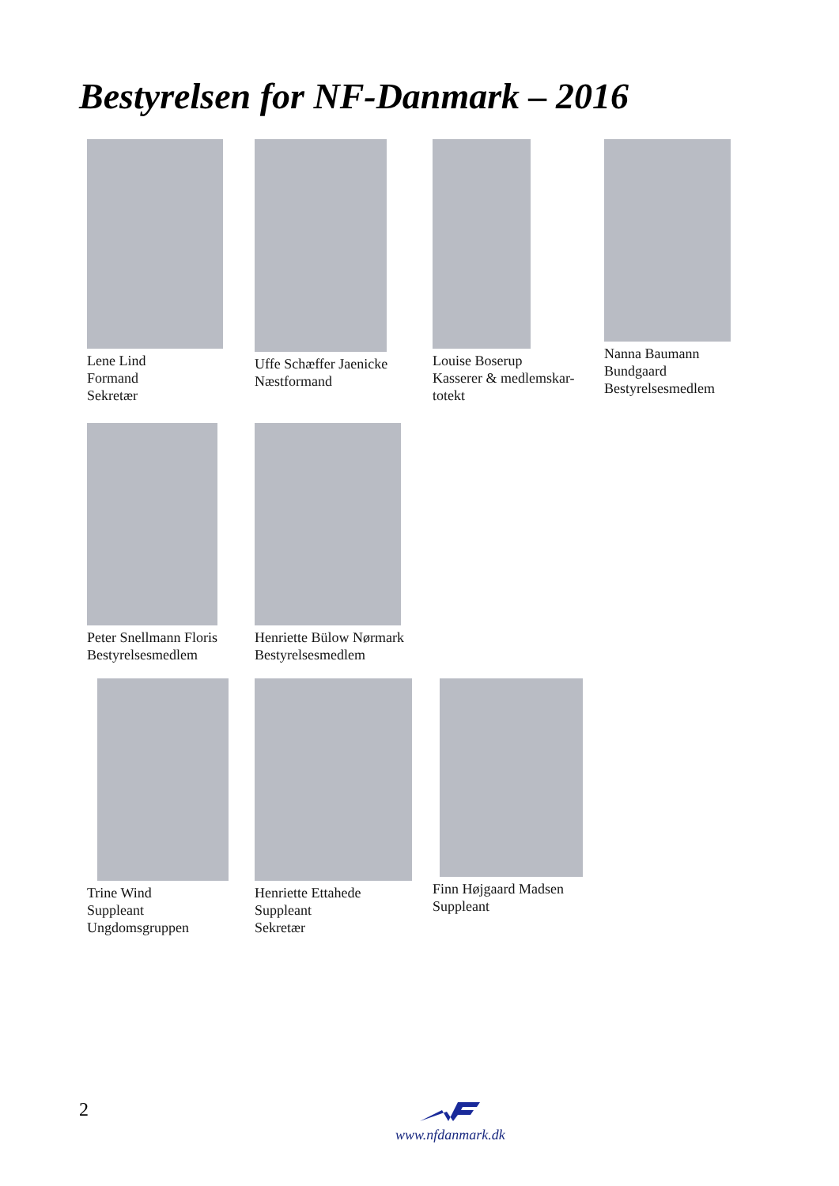Bestyrelsen for NF-Danmark – 2016
Lene Lind
Formand
Sekretær
Uffe Schæffer Jaenicke
Næstformand
Louise Boserup
Kasserer & medlemskar-
totekt
Nanna Baumann
Bundgaard
Bestyrelsesmedlem
Peter Snellmann Floris
Bestyrelsesmedlem
Henriette Bülow Nørmark
Bestyrelsesmedlem
Trine Wind
Suppleant
Ungdomsgruppen
Henriette Ettahede
Suppleant
Sekretær
Finn Højgaard Madsen
Suppleant
2
www.nfdanmark.dk